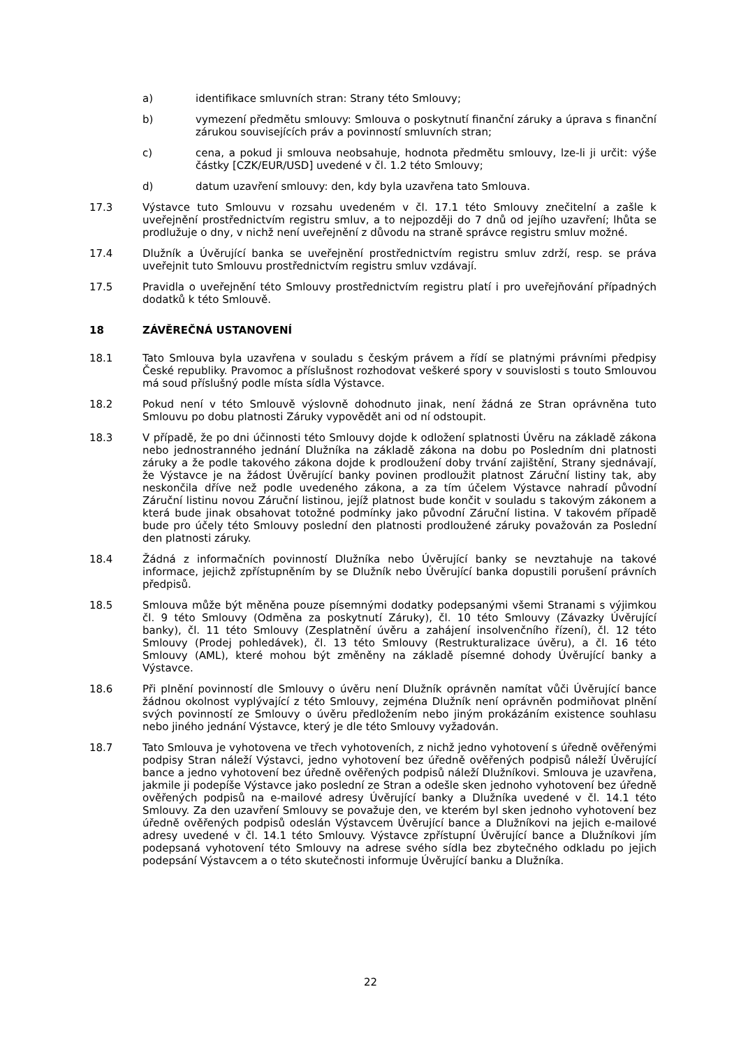a) identifikace smluvních stran: Strany této Smlouvy;
b) vymezení předmětu smlouvy: Smlouva o poskytnutí finanční záruky a úprava s finanční zárukou souvisejících práv a povinností smluvních stran;
c) cena, a pokud ji smlouva neobsahuje, hodnota předmětu smlouvy, lze-li ji určit: výše částky [CZK/EUR/USD] uvedené v čl. 1.2 této Smlouvy;
d) datum uzavření smlouvy: den, kdy byla uzavřena tato Smlouva.
17.3 Výstavce tuto Smlouvu v rozsahu uvedeném v čl. 17.1 této Smlouvy znečitelní a zašle k uveřejnění prostřednictvím registru smluv, a to nejpozději do 7 dnů od jejího uzavření; lhůta se prodlužuje o dny, v nichž není uveřejnění z důvodu na straně správce registru smluv možné.
17.4 Dlužník a Úvěrující banka se uveřejnění prostřednictvím registru smluv zdrží, resp. se práva uveřejnit tuto Smlouvu prostřednictvím registru smluv vzdávají.
17.5 Pravidla o uveřejnění této Smlouvy prostřednictvím registru platí i pro uveřejňování případných dodatků k této Smlouvě.
18 ZÁVĚREČNÁ USTANOVENÍ
18.1 Tato Smlouva byla uzavřena v souladu s českým právem a řídí se platnými právními předpisy České republiky. Pravomoc a příslušnost rozhodovat veškeré spory v souvislosti s touto Smlouvou má soud příslušný podle místa sídla Výstavce.
18.2 Pokud není v této Smlouvě výslovně dohodnuto jinak, není žádná ze Stran oprávněna tuto Smlouvu po dobu platnosti Záruky vypovědět ani od ní odstoupit.
18.3 V případě, že po dni účinnosti této Smlouvy dojde k odložení splatnosti Úvěru na základě zákona nebo jednostranného jednání Dlužníka na základě zákona na dobu po Posledním dni platnosti záruky a že podle takového zákona dojde k prodloužení doby trvání zajištění, Strany sjednávají, že Výstavce je na žádost Úvěrující banky povinen prodloužit platnost Záruční listiny tak, aby neskončila dříve než podle uvedeného zákona, a za tím účelem Výstavce nahradí původní Záruční listinu novou Záruční listinou, jejíž platnost bude končit v souladu s takovým zákonem a která bude jinak obsahovat totožné podmínky jako původní Záruční listina. V takovém případě bude pro účely této Smlouvy poslední den platnosti prodloužené záruky považován za Poslední den platnosti záruky.
18.4 Žádná z informačních povinností Dlužníka nebo Úvěrující banky se nevztahuje na takové informace, jejichž zpřístupněním by se Dlužník nebo Úvěrující banka dopustili porušení právních předpisů.
18.5 Smlouva může být měněna pouze písemnými dodatky podepsanými všemi Stranami s výjimkou čl. 9 této Smlouvy (Odměna za poskytnutí Záruky), čl. 10 této Smlouvy (Závazky Úvěrující banky), čl. 11 této Smlouvy (Zesplatnění úvěru a zahájení insolvenčního řízení), čl. 12 této Smlouvy (Prodej pohledávek), čl. 13 této Smlouvy (Restrukturalizace úvěru), a čl. 16 této Smlouvy (AML), které mohou být změněny na základě písemné dohody Úvěrující banky a Výstavce.
18.6 Při plnění povinností dle Smlouvy o úvěru není Dlužník oprávněn namítat vůči Úvěrující bance žádnou okolnost vyplývající z této Smlouvy, zejména Dlužník není oprávněn podmiňovat plnění svých povinností ze Smlouvy o úvěru předložením nebo jiným prokázáním existence souhlasu nebo jiného jednání Výstavce, který je dle této Smlouvy vyžadován.
18.7 Tato Smlouva je vyhotovena ve třech vyhotoveních, z nichž jedno vyhotovení s úředně ověřenými podpisy Stran náleží Výstavci, jedno vyhotovení bez úředně ověřených podpisů náleží Úvěrující bance a jedno vyhotovení bez úředně ověřených podpisů náleží Dlužníkovi. Smlouva je uzavřena, jakmile ji podepíše Výstavce jako poslední ze Stran a odešle sken jednoho vyhotovení bez úředně ověřených podpisů na e-mailové adresy Úvěrující banky a Dlužníka uvedené v čl. 14.1 této Smlouvy. Za den uzavření Smlouvy se považuje den, ve kterém byl sken jednoho vyhotovení bez úředně ověřených podpisů odeslán Výstavcem Úvěrující bance a Dlužníkovi na jejich e-mailové adresy uvedené v čl. 14.1 této Smlouvy. Výstavce zpřístupní Úvěrující bance a Dlužníkovi jím podepsaná vyhotovení této Smlouvy na adrese svého sídla bez zbytečného odkladu po jejich podepsání Výstavcem a o této skutečnosti informuje Úvěrující banku a Dlužníka.
22